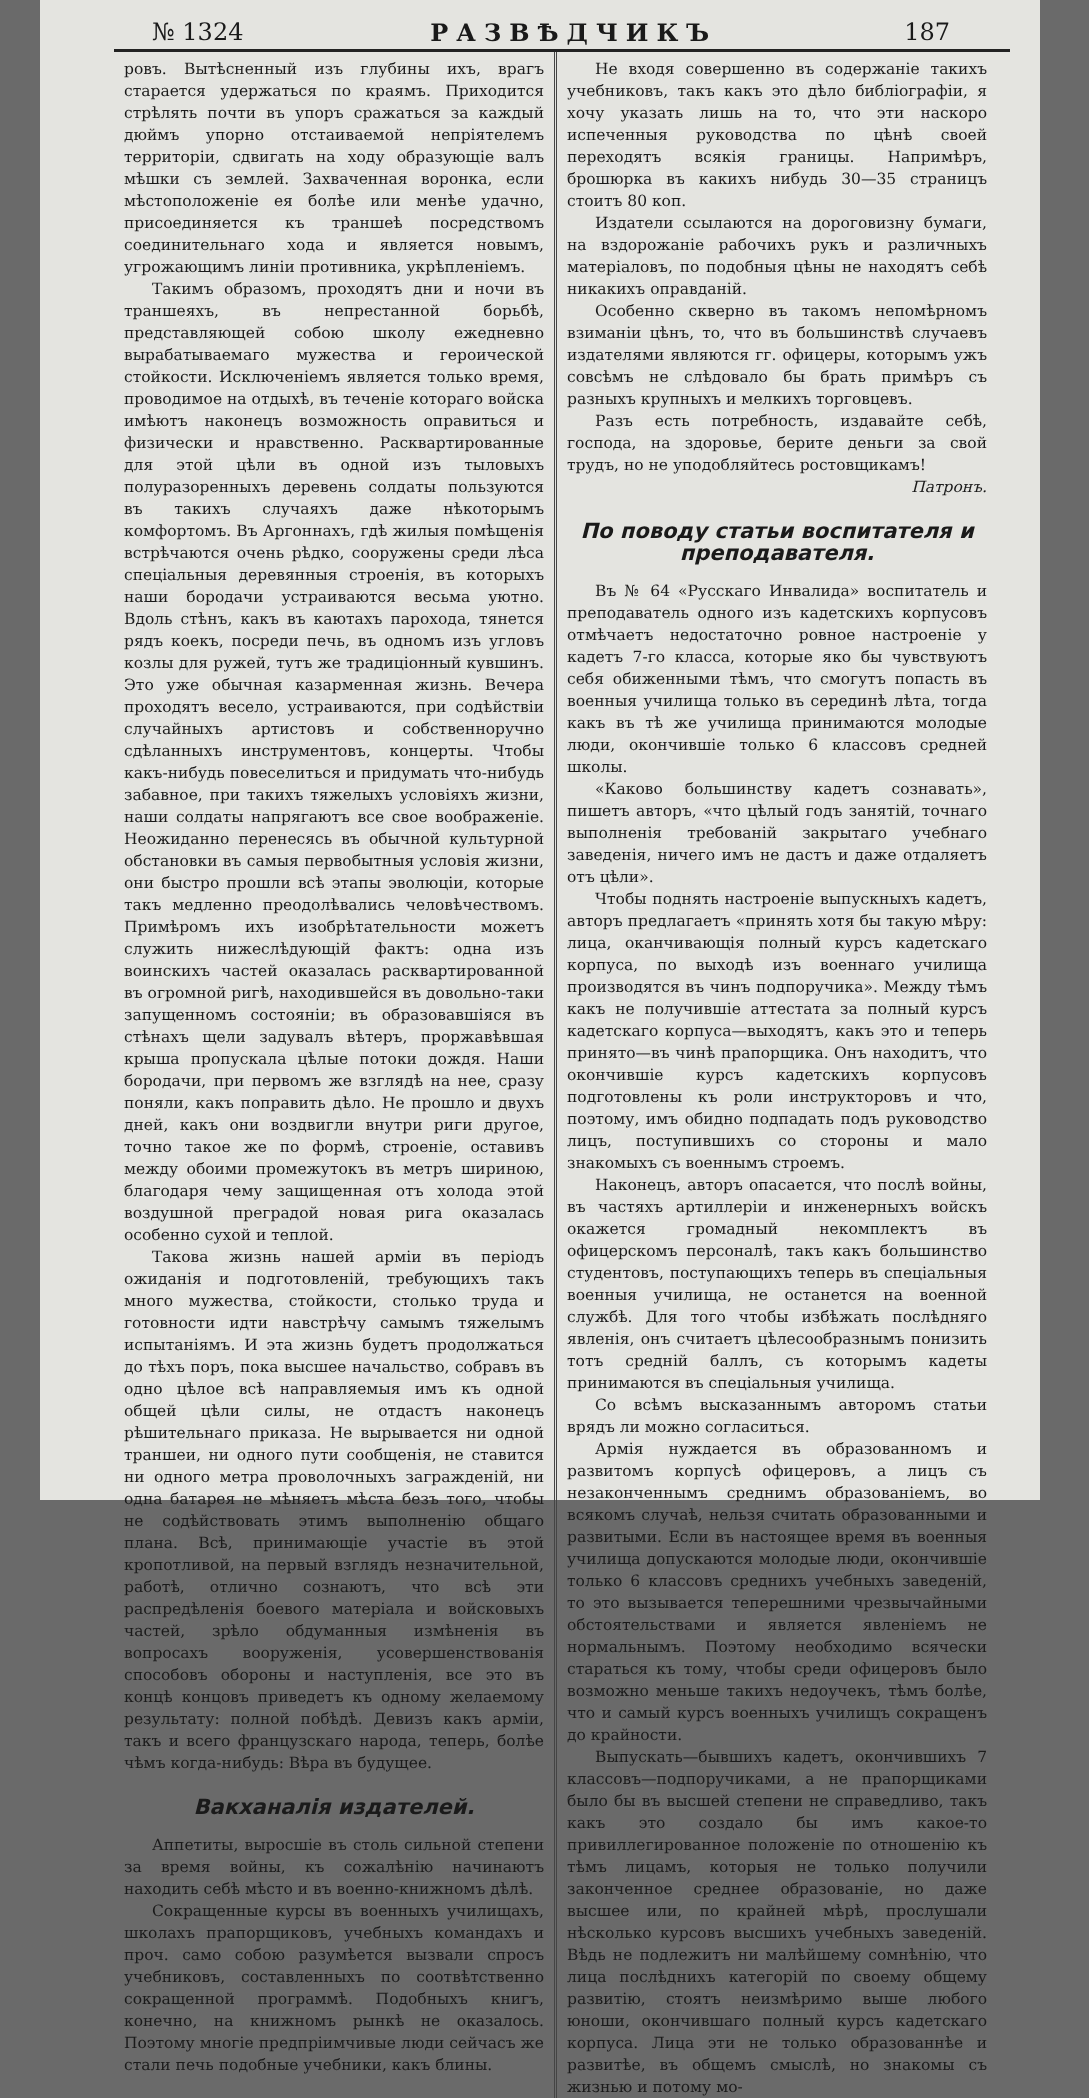№ 1324 РАЗВѢДЧИКЪ 187
ровъ. Вытѣсненный изъ глубины ихъ, врагъ старается удержаться по краямъ. Приходится стрѣлять почти въ упоръ сражаться за каждый дюймъ упорно отстаиваемой непріятелемъ территоріи, сдвигать на ходу образующіе валъ мѣшки съ землей. Захваченная воронка, если мѣстоположеніе ея болѣе или менѣе удачно, присоединяется къ траншеѣ посредствомъ соединительнаго хода и является новымъ, угрожающимъ линіи противника, укрѣпленіемъ.
Такимъ образомъ, проходятъ дни и ночи въ траншеяхъ, въ непрестанной борьбѣ, представляющей собою школу ежедневно вырабатываемаго мужества и героической стойкости. Исключеніемъ является только время, проводимое на отдыхѣ, въ теченіе котораго войска имѣютъ наконецъ возможность оправиться и физически и нравственно. Расквартированные для этой цѣли въ одной изъ тыловыхъ полуразоренныхъ деревень солдаты пользуются въ такихъ случаяхъ даже нѣкоторымъ комфортомъ. Въ Аргоннахъ, гдѣ жилыя помѣщенія встрѣчаются очень рѣдко, сооружены среди лѣса спеціальныя деревянныя строенія, въ которыхъ наши бородачи устраиваются весьма уютно. Вдоль стѣнъ, какъ въ каютахъ парохода, тянется рядъ коекъ, посреди печь, въ одномъ изъ угловъ козлы для ружей, тутъ же традиціонный кувшинъ. Это уже обычная казарменная жизнь. Вечера проходятъ весело, устраиваются, при содѣйствіи случайныхъ артистовъ и собственноручно сдѣланныхъ инструментовъ, концерты. Чтобы какъ-нибудь повеселиться и придумать что-нибудь забавное, при такихъ тяжелыхъ условіяхъ жизни, наши солдаты напрягаютъ все свое воображеніе. Неожиданно перенесясь въ обычной культурной обстановки въ самыя первобытныя условія жизни, они быстро прошли всѣ этапы эволюціи, которые такъ медленно преодолѣвались человѣчествомъ. Примѣромъ ихъ изобрѣтательности можетъ служить нижеслѣдующій фактъ: одна изъ воинскихъ частей оказалась расквартированной въ огромной ригѣ, находившейся въ довольно-таки запущенномъ состояніи; въ образовавшіяся въ стѣнахъ щели задувалъ вѣтеръ, проржавѣвшая крыша пропускала цѣлые потоки дождя. Наши бородачи, при первомъ же взглядѣ на нее, сразу поняли, какъ поправить дѣло. Не прошло и двухъ дней, какъ они воздвигли внутри риги другое, точно такое же по формѣ, строеніе, оставивъ между обоими промежутокъ въ метръ шириною, благодаря чему защищенная отъ холода этой воздушной преградой новая рига оказалась особенно сухой и теплой.
Такова жизнь нашей арміи въ періодъ ожиданія и подготовленій, требующихъ такъ много мужества, стойкости, столько труда и готовности идти навстрѣчу самымъ тяжелымъ испытаніямъ. И эта жизнь будетъ продолжаться до тѣхъ поръ, пока высшее начальство, собравъ въ одно цѣлое всѣ направляемыя имъ къ одной общей цѣли силы, не отдастъ наконецъ рѣшительнаго приказа. Не вырывается ни одной траншеи, ни одного пути сообщенія, не ставится ни одного метра проволочныхъ загражденій, ни одна батарея не мѣняетъ мѣста безъ того, чтобы не содѣйствовать этимъ выполненію общаго плана. Всѣ, принимающіе участіе въ этой кропотливой, на первый взглядъ незначительной, работѣ, отлично сознаютъ, что всѣ эти распредѣленія боевого матеріала и войсковыхъ частей, зрѣло обдуманныя измѣненія въ вопросахъ вооруженія, усовершенствованія способовъ обороны и наступленія, все это въ концѣ концовъ приведетъ къ одному желаемому результату: полной побѣдѣ. Девизъ какъ арміи, такъ и всего французскаго народа, теперь, болѣе чѣмъ когда-нибудь: Вѣра въ будущее.
Вакханалія издателей.
Аппетиты, выросшіе въ столь сильной степени за время войны, къ сожалѣнію начинаютъ находить себѣ мѣсто и въ военно-книжномъ дѣлѣ.
Сокращенные курсы въ военныхъ училищахъ, школахъ прапорщиковъ, учебныхъ командахъ и проч. само собою разумѣется вызвали спросъ учебниковъ, составленныхъ по соотвѣтственно сокращенной программѣ. Подобныхъ книгъ, конечно, на книжномъ рынкѣ не оказалось. Поэтому многіе предпріимчивые люди сейчасъ же стали печь подобные учебники, какъ блины.
Не входя совершенно въ содержаніе такихъ учебниковъ, такъ какъ это дѣло библіографіи, я хочу указать лишь на то, что эти наскоро испеченныя руководства по цѣнѣ своей переходятъ всякія границы. Напримѣръ, брошюрка въ какихъ нибудь 30—35 страницъ стоитъ 80 коп.
Издатели ссылаются на дороговизну бумаги, на вздорожаніе рабочихъ рукъ и различныхъ матеріаловъ, по подобныя цѣны не находятъ себѣ никакихъ оправданій.
Особенно скверно въ такомъ непомѣрномъ взиманіи цѣнъ, то, что въ большинствѣ случаевъ издателями являются гг. офицеры, которымъ ужъ совсѣмъ не слѣдовало бы брать примѣръ съ разныхъ крупныхъ и мелкихъ торговцевъ.
Разъ есть потребность, издавайте себѣ, господа, на здоровье, берите деньги за свой трудъ, но не уподобляйтесь ростовщикамъ!
Патронъ.
По поводу статьи воспитателя и преподавателя.
Въ № 64 «Русскаго Инвалида» воспитатель и преподаватель одного изъ кадетскихъ корпусовъ отмѣчаетъ недостаточно ровное настроеніе у кадетъ 7-го класса, которые яко бы чувствуютъ себя обиженными тѣмъ, что смогутъ попасть въ военныя училища только въ серединѣ лѣта, тогда какъ въ тѣ же училища принимаются молодые люди, окончившіе только 6 классовъ средней школы.
«Каково большинству кадетъ сознавать», пишетъ авторъ, «что цѣлый годъ занятій, точнаго выполненія требованій закрытаго учебнаго заведенія, ничего имъ не дастъ и даже отдаляетъ отъ цѣли».
Чтобы поднять настроеніе выпускныхъ кадетъ, авторъ предлагаетъ «принять хотя бы такую мѣру: лица, оканчивающія полный курсъ кадетскаго корпуса, по выходѣ изъ военнаго училища производятся въ чинъ подпоручика». Между тѣмъ какъ не получившіе аттестата за полный курсъ кадетскаго корпуса—выходятъ, какъ это и теперь принято—въ чинѣ прапорщика. Онъ находитъ, что окончившіе курсъ кадетскихъ корпусовъ подготовлены къ роли инструкторовъ и что, поэтому, имъ обидно подпадать подъ руководство лицъ, поступившихъ со стороны и мало знакомыхъ съ военнымъ строемъ.
Наконецъ, авторъ опасается, что послѣ войны, въ частяхъ артиллеріи и инженерныхъ войскъ окажется громадный некомплектъ въ офицерскомъ персоналѣ, такъ какъ большинство студентовъ, поступающихъ теперь въ спеціальныя военныя училища, не останется на военной службѣ. Для того чтобы избѣжать послѣдняго явленія, онъ считаетъ цѣлесообразнымъ понизить тотъ средній баллъ, съ которымъ кадеты принимаются въ спеціальныя училища.
Со всѣмъ высказаннымъ авторомъ статьи врядъ ли можно согласиться.
Армія нуждается въ образованномъ и развитомъ корпусѣ офицеровъ, а лицъ съ незаконченнымъ среднимъ образованіемъ, во всякомъ случаѣ, нельзя считать образованными и развитыми. Если въ настоящее время въ военныя училища допускаются молодые люди, окончившіе только 6 классовъ среднихъ учебныхъ заведеній, то это вызывается теперешними чрезвычайными обстоятельствами и является явленіемъ не нормальнымъ. Поэтому необходимо всячески стараться къ тому, чтобы среди офицеровъ было возможно меньше такихъ недоучекъ, тѣмъ болѣе, что и самый курсъ военныхъ училищъ сокращенъ до крайности.
Выпускать—бывшихъ кадетъ, окончившихъ 7 классовъ—подпоручиками, а не прапорщиками было бы въ высшей степени не справедливо, такъ какъ это создало бы имъ какое-то привиллегированное положеніе по отношенію къ тѣмъ лицамъ, которыя не только получили законченное среднее образованіе, но даже высшее или, по крайней мѣрѣ, прослушали нѣсколько курсовъ высшихъ учебныхъ заведеній. Вѣдь не подлежитъ ни малѣйшему сомнѣнію, что лица послѣднихъ категорій по своему общему развитію, стоятъ неизмѣримо выше любого юноши, окончившаго полный курсъ кадетскаго корпуса. Лица эти не только образованнѣе и развитѣе, въ общемъ смыслѣ, но знакомы съ жизнью и потому мо-